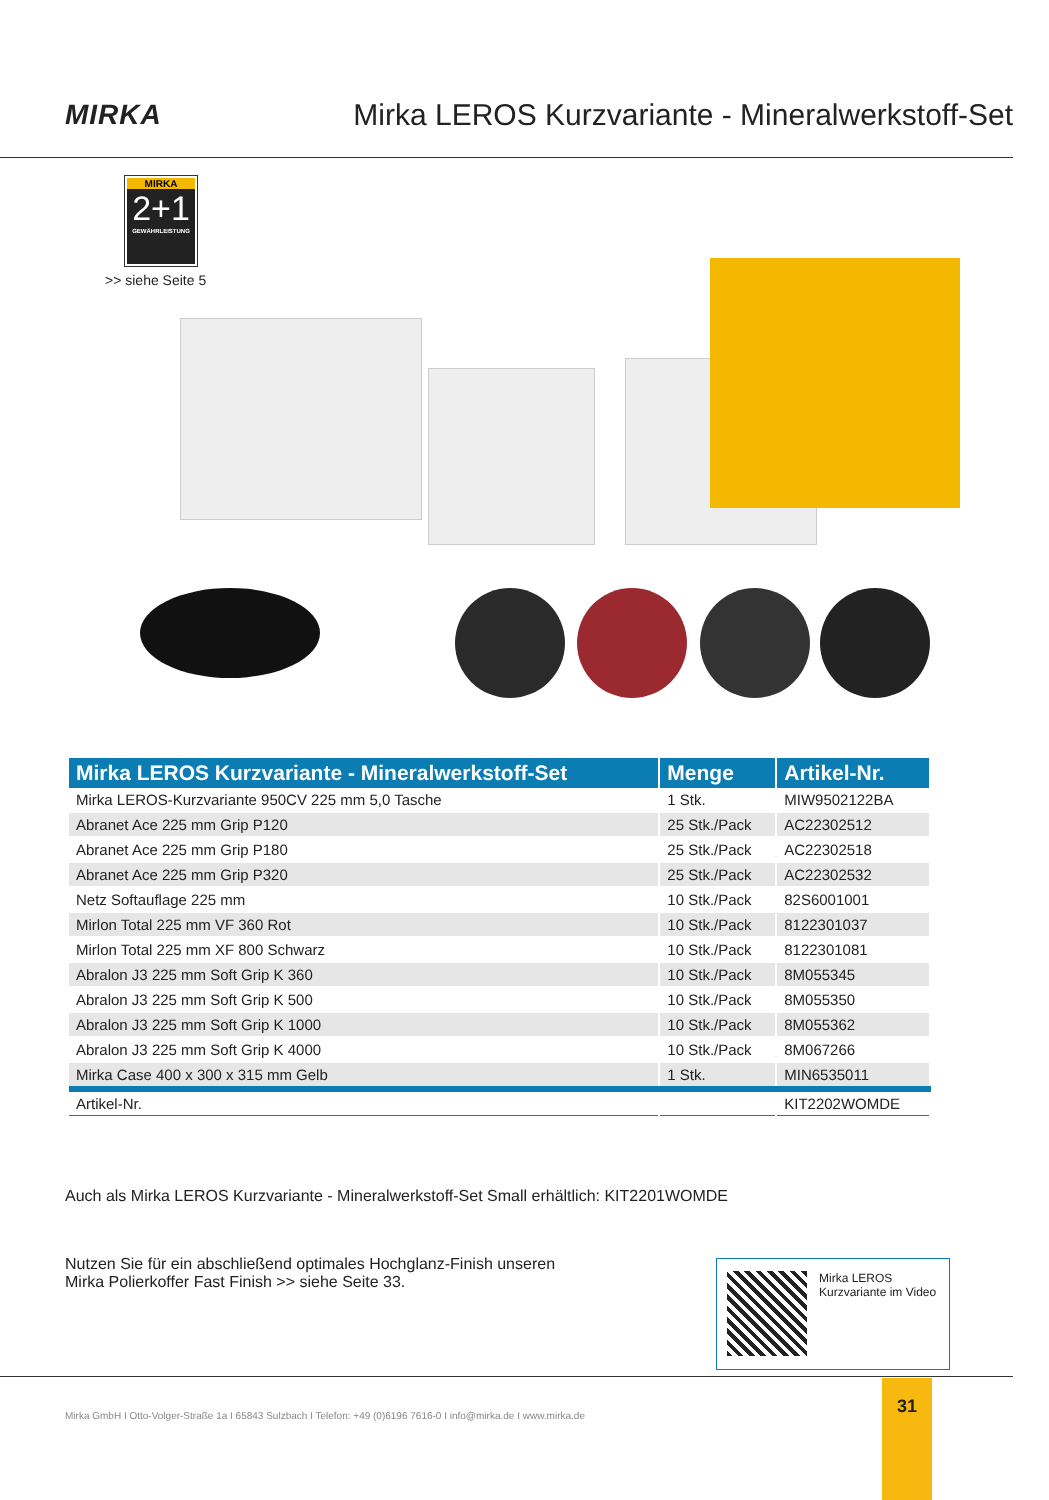MIRKA Mirka LEROS Kurzvariante - Mineralwerkstoff-Set
MIRKA
2+1
GEWÄHRLEISTUNG
>> siehe Seite 5
| Mirka LEROS Kurzvariante - Mineralwerkstoff-Set | Menge | Artikel-Nr. |
| --- | --- | --- |
| Mirka LEROS-Kurzvariante 950CV 225 mm 5,0 Tasche | 1 Stk. | MIW9502122BA |
| Abranet Ace 225 mm Grip P120 | 25 Stk./Pack | AC22302512 |
| Abranet Ace 225 mm Grip P180 | 25 Stk./Pack | AC22302518 |
| Abranet Ace 225 mm Grip P320 | 25 Stk./Pack | AC22302532 |
| Netz Softauflage 225 mm | 10 Stk./Pack | 82S6001001 |
| Mirlon Total 225 mm VF 360 Rot | 10 Stk./Pack | 8122301037 |
| Mirlon Total 225 mm XF 800 Schwarz | 10 Stk./Pack | 8122301081 |
| Abralon J3 225 mm Soft Grip K 360 | 10 Stk./Pack | 8M055345 |
| Abralon J3 225 mm Soft Grip K 500 | 10 Stk./Pack | 8M055350 |
| Abralon J3 225 mm Soft Grip K 1000 | 10 Stk./Pack | 8M055362 |
| Abralon J3 225 mm Soft Grip K 4000 | 10 Stk./Pack | 8M067266 |
| Mirka Case 400 x 300 x 315 mm Gelb | 1 Stk. | MIN6535011 |
| Artikel-Nr. | | KIT2202WOMDE |
Auch als Mirka LEROS Kurzvariante - Mineralwerkstoff-Set Small erhältlich: KIT2201WOMDE
Nutzen Sie für ein abschließend optimales Hochglanz-Finish unseren
Mirka Polierkoffer Fast Finish >> siehe Seite 33.
Mirka LEROS
Kurzvariante im Video
Mirka GmbH I Otto-Volger-Straße 1a I 65843 Sulzbach I Telefon: +49 (0)6196 7616-0 I info@mirka.de I www.mirka.de
31